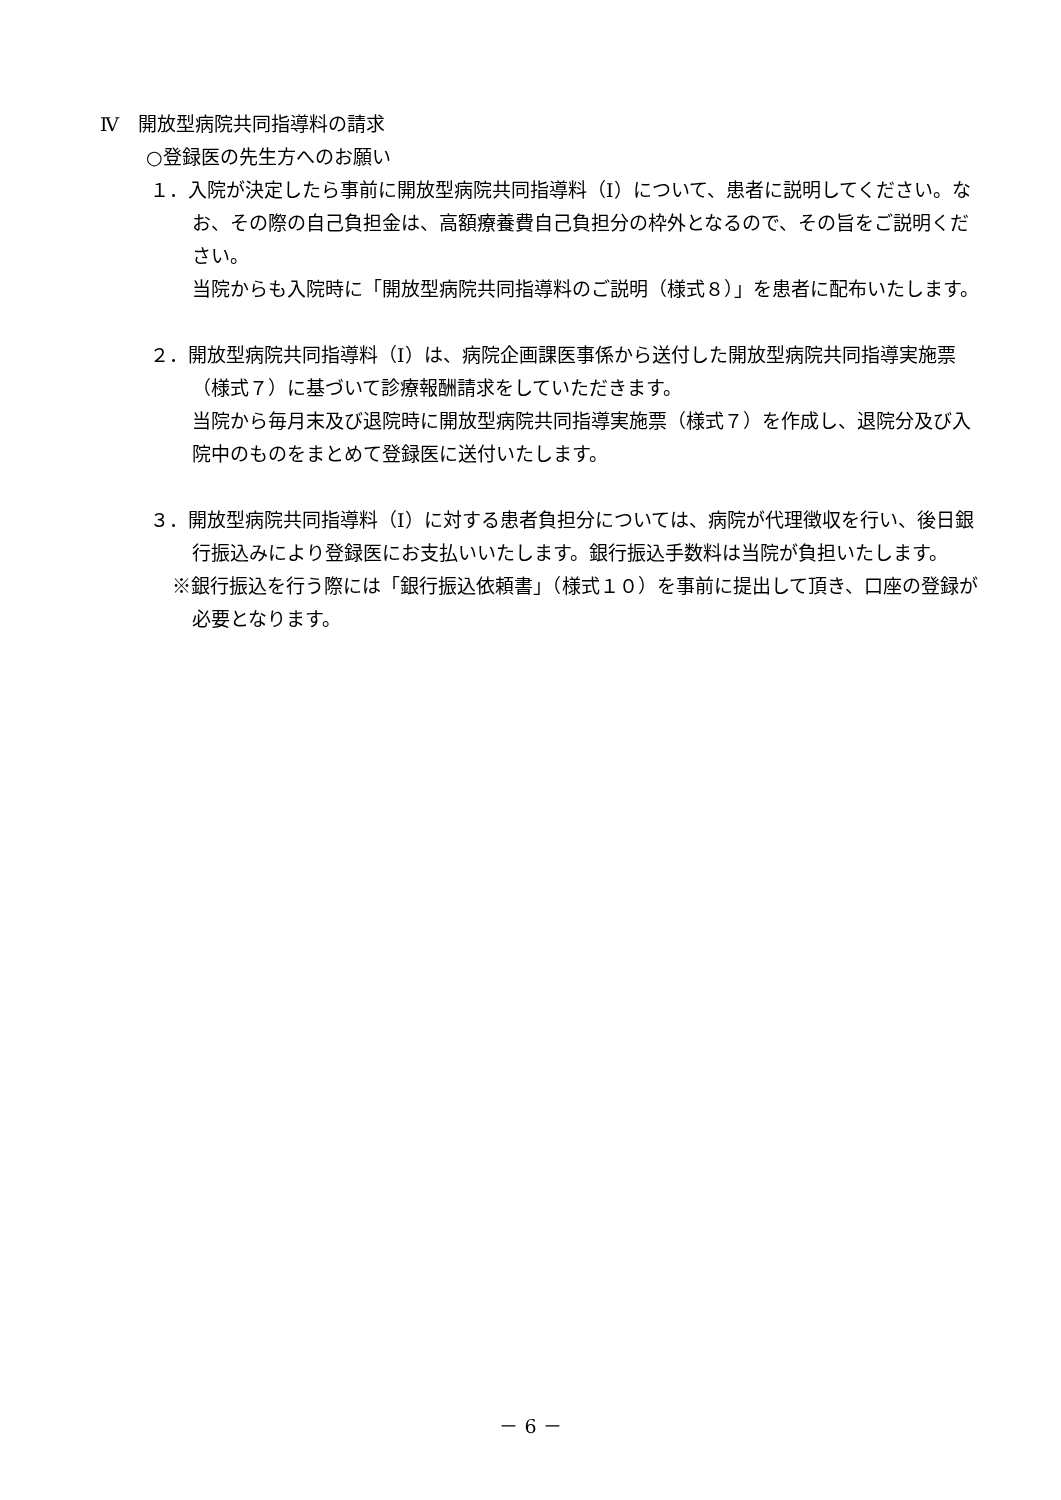Ⅳ　開放型病院共同指導料の請求
○登録医の先生方へのお願い
１．入院が決定したら事前に開放型病院共同指導料（Ⅰ）について、患者に説明してください。なお、その際の自己負担金は、高額療養費自己負担分の枠外となるので、その旨をご説明ください。
当院からも入院時に「開放型病院共同指導料のご説明（様式８）」を患者に配布いたします。
２．開放型病院共同指導料（Ⅰ）は、病院企画課医事係から送付した開放型病院共同指導実施票（様式７）に基づいて診療報酬請求をしていただきます。
当院から毎月末及び退院時に開放型病院共同指導実施票（様式７）を作成し、退院分及び入院中のものをまとめて登録医に送付いたします。
３．開放型病院共同指導料（Ⅰ）に対する患者負担分については、病院が代理徴収を行い、後日銀行振込みにより登録医にお支払いいたします。銀行振込手数料は当院が負担いたします。
※銀行振込を行う際には「銀行振込依頼書」（様式１０）を事前に提出して頂き、口座の登録が必要となります。
－ 6 －